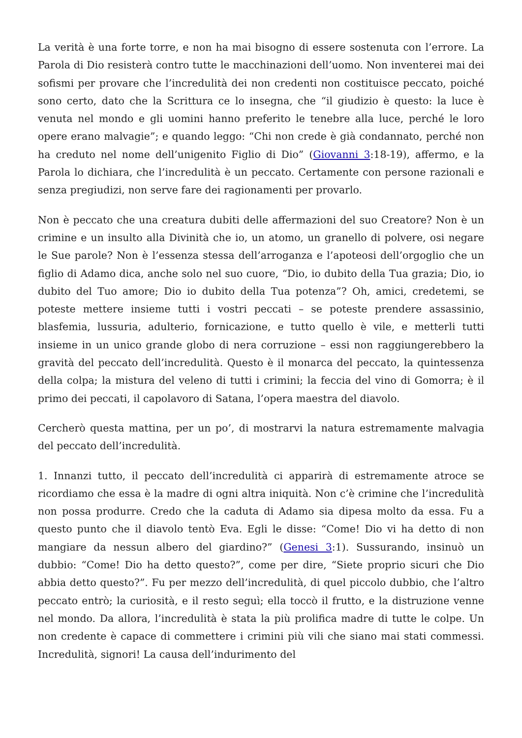La verità è una forte torre, e non ha mai bisogno di essere sostenuta con l’errore. La Parola di Dio resisterà contro tutte le macchinazioni dell’uomo. Non inventerei mai dei sofismi per provare che l’incredulità dei non credenti non costituisce peccato, poiché sono certo, dato che la Scrittura ce lo insegna, che “il giudizio è questo: la luce è venuta nel mondo e gli uomini hanno preferito le tenebre alla luce, perché le loro opere erano malvagie”; e quando leggo: “Chi non crede è già condannato, perché non ha creduto nel nome dell’unigenito Figlio di Dio” (Giovanni 3:18-19), affermo, e la Parola lo dichiara, che l’incredulità è un peccato. Certamente con persone razionali e senza pregiudizi, non serve fare dei ragionamenti per provarlo.
Non è peccato che una creatura dubiti delle affermazioni del suo Creatore? Non è un crimine e un insulto alla Divinità che io, un atomo, un granello di polvere, osi negare le Sue parole? Non è l’essenza stessa dell’arroganza e l’apoteosi dell’orgoglio che un figlio di Adamo dica, anche solo nel suo cuore, “Dio, io dubito della Tua grazia; Dio, io dubito del Tuo amore; Dio io dubito della Tua potenza”? Oh, amici, credetemi, se poteste mettere insieme tutti i vostri peccati – se poteste prendere assassinio, blasfemia, lussuria, adulterio, fornicazione, e tutto quello è vile, e metterli tutti insieme in un unico grande globo di nera corruzione – essi non raggiungerebbero la gravità del peccato dell’incredulità. Questo è il monarca del peccato, la quintessenza della colpa; la mistura del veleno di tutti i crimini; la feccia del vino di Gomorra; è il primo dei peccati, il capolavoro di Satana, l’opera maestra del diavolo.
Cercherò questa mattina, per un po’, di mostrarvi la natura estremamente malvagia del peccato dell’incredulità.
1. Innanzi tutto, il peccato dell’incredulità ci apparirà di estremamente atroce se ricordiamo che essa è la madre di ogni altra iniquità. Non c’è crimine che l’incredulità non possa produrre. Credo che la caduta di Adamo sia dipesa molto da essa. Fu a questo punto che il diavolo tentò Eva. Egli le disse: “Come! Dio vi ha detto di non mangiare da nessun albero del giardino?” (Genesi 3:1). Sussurando, insinuò un dubbio: “Come! Dio ha detto questo?”, come per dire, “Siete proprio sicuri che Dio abbia detto questo?”. Fu per mezzo dell’incredulità, di quel piccolo dubbio, che l’altro peccato entrò; la curiosità, e il resto seguì; ella toccò il frutto, e la distruzione venne nel mondo. Da allora, l’incredulità è stata la più prolifica madre di tutte le colpe. Un non credente è capace di commettere i crimini più vili che siano mai stati commessi. Incredulità, signori! La causa dell’indurimento del